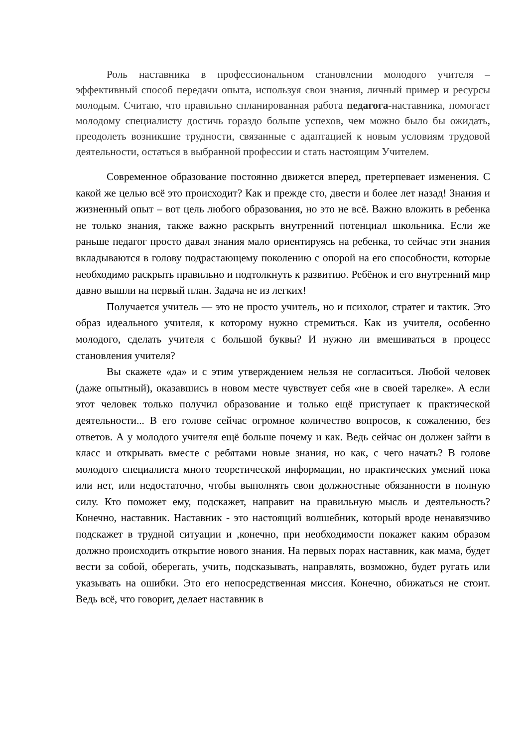Роль наставника в профессиональном становлении молодого учителя – эффективный способ передачи опыта, используя свои знания, личный пример и ресурсы молодым. Считаю, что правильно спланированная работа педагога-наставника, помогает молодому специалисту достичь гораздо больше успехов, чем можно было бы ожидать, преодолеть возникшие трудности, связанные с адаптацией к новым условиям трудовой деятельности, остаться в выбранной профессии и стать настоящим Учителем.
Современное образование постоянно движется вперед, претерпевает изменения. С какой же целью всё это происходит? Как и прежде сто, двести и более лет назад! Знания и жизненный опыт – вот цель любого образования, но это не всё. Важно вложить в ребенка не только знания, также важно раскрыть внутренний потенциал школьника. Если же раньше педагог просто давал знания мало ориентируясь на ребенка, то сейчас эти знания вкладываются в голову подрастающему поколению с опорой на его способности, которые необходимо раскрыть правильно и подтолкнуть к развитию. Ребёнок и его внутренний мир давно вышли на первый план. Задача не из легких!
Получается учитель — это не просто учитель, но и психолог, стратег и тактик. Это образ идеального учителя, к которому нужно стремиться. Как из учителя, особенно молодого, сделать учителя с большой буквы? И нужно ли вмешиваться в процесс становления учителя?
Вы скажете «да» и с этим утверждением нельзя не согласиться. Любой человек (даже опытный), оказавшись в новом месте чувствует себя «не в своей тарелке». А если этот человек только получил образование и только ещё приступает к практической деятельности... В его голове сейчас огромное количество вопросов, к сожалению, без ответов. А у молодого учителя ещё больше почему и как. Ведь сейчас он должен зайти в класс и открывать вместе с ребятами новые знания, но как, с чего начать? В голове молодого специалиста много теоретической информации, но практических умений пока или нет, или недостаточно, чтобы выполнять свои должностные обязанности в полную силу. Кто поможет ему, подскажет, направит на правильную мысль и деятельность? Конечно, наставник. Наставник - это настоящий волшебник, который вроде ненавязчиво подскажет в трудной ситуации и ,конечно, при необходимости покажет каким образом должно происходить открытие нового знания. На первых порах наставник, как мама, будет вести за собой, оберегать, учить, подсказывать, направлять, возможно, будет ругать или указывать на ошибки. Это его непосредственная миссия. Конечно, обижаться не стоит. Ведь всё, что говорит, делает наставник в